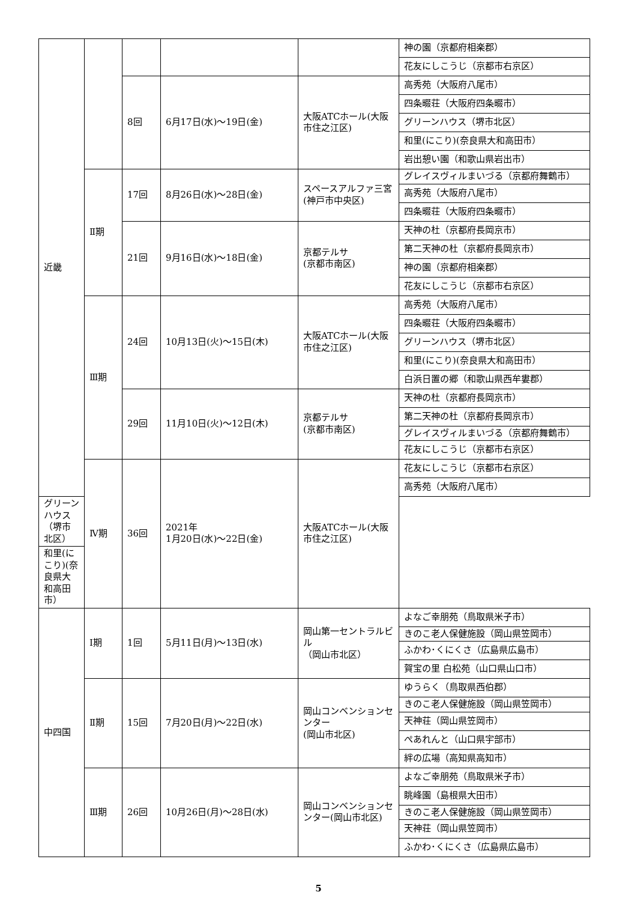| 近畿 | | | | | 神の園（京都府相楽郡） |
| | | | | | 花友にしこうじ（京都市右京区） |
| | | 8回 | 6月17日(水)～19日(金) | 大阪ATCホール(大阪市住之江区) | 高秀苑（大阪府八尾市） |
| | | | | | 四条畷荘（大阪府四条畷市） |
| | | | | | グリーンハウス（堺市北区） |
| | | | | | 和里(にこり)(奈良県大和高田市） |
| | | | | | 岩出憩い園（和歌山県岩出市） |
| | Ⅱ期 | 17回 | 8月26日(水)～28日(金) | スペースアルファ三宮 (神戸市中央区) | グレイスヴィルまいづる（京都府舞鶴市） |
| | | | | | 高秀苑（大阪府八尾市） |
| | | | | | 四条畷荘（大阪府四条畷市） |
| | | 21回 | 9月16日(水)～18日(金) | 京都テルサ (京都市南区) | 天神の杜（京都府長岡京市） |
| | | | | | 第二天神の杜（京都府長岡京市） |
| | | | | | 神の園（京都府相楽郡） |
| | | | | | 花友にしこうじ（京都市右京区） |
| | Ⅲ期 | 24回 | 10月13日(火)～15日(木) | 大阪ATCホール(大阪市住之江区) | 高秀苑（大阪府八尾市） |
| | | | | | 四条畷荘（大阪府四条畷市） |
| | | | | | グリーンハウス（堺市北区） |
| | | | | | 和里(にこり)(奈良県大和高田市） |
| | | | | | 白浜日置の郷（和歌山県西牟婁郡） |
| | | 29回 | 11月10日(火)～12日(木) | 京都テルサ (京都市南区) | 天神の杜（京都府長岡京市） |
| | | | | | 第二天神の杜（京都府長岡京市） |
| | | | | | グレイスヴィルまいづる（京都府舞鶴市） |
| | | | | | 花友にしこうじ（京都市右京区） |
| | Ⅳ期 | 36回 | 2021年 1月20日(水)～22日(金) | 大阪ATCホール(大阪市住之江区) | 花友にしこうじ（京都市右京区） |
| | | | | | 高秀苑（大阪府八尾市） |
| グリーンハウス（堺市北区） | | | | | |
| 和里(にこり)(奈良県大和高田市） | | | | | |
| 中四国 | Ⅰ期 | 1回 | 5月11日(月)～13日(水) | 岡山第一セントラルビル （岡山市北区） | よなご幸朋苑（鳥取県米子市） |
| | | | | | きのこ老人保健施設（岡山県笠岡市） |
| | | | | | ふかわ･くにくさ（広島県広島市） |
| | | | | | 賀宝の里 白松苑（山口県山口市） |
| | Ⅱ期 | 15回 | 7月20日(月)～22日(水) | 岡山コンベンションセンター (岡山市北区) | ゆうらく（鳥取県西伯郡） |
| | | | | | きのこ老人保健施設（岡山県笠岡市） |
| | | | | | 天神荘（岡山県笠岡市） |
| | | | | | ぺあれんと（山口県宇部市） |
| | | | | | 絆の広場（高知県高知市） |
| | Ⅲ期 | 26回 | 10月26日(月)～28日(水) | 岡山コンベンションセンター(岡山市北区) | よなご幸朋苑（鳥取県米子市） |
| | | | | | 眺峰園（島根県大田市） |
| | | | | | きのこ老人保健施設（岡山県笠岡市） |
| | | | | | 天神荘（岡山県笠岡市） |
| | | | | | ふかわ･くにくさ（広島県広島市） |
5